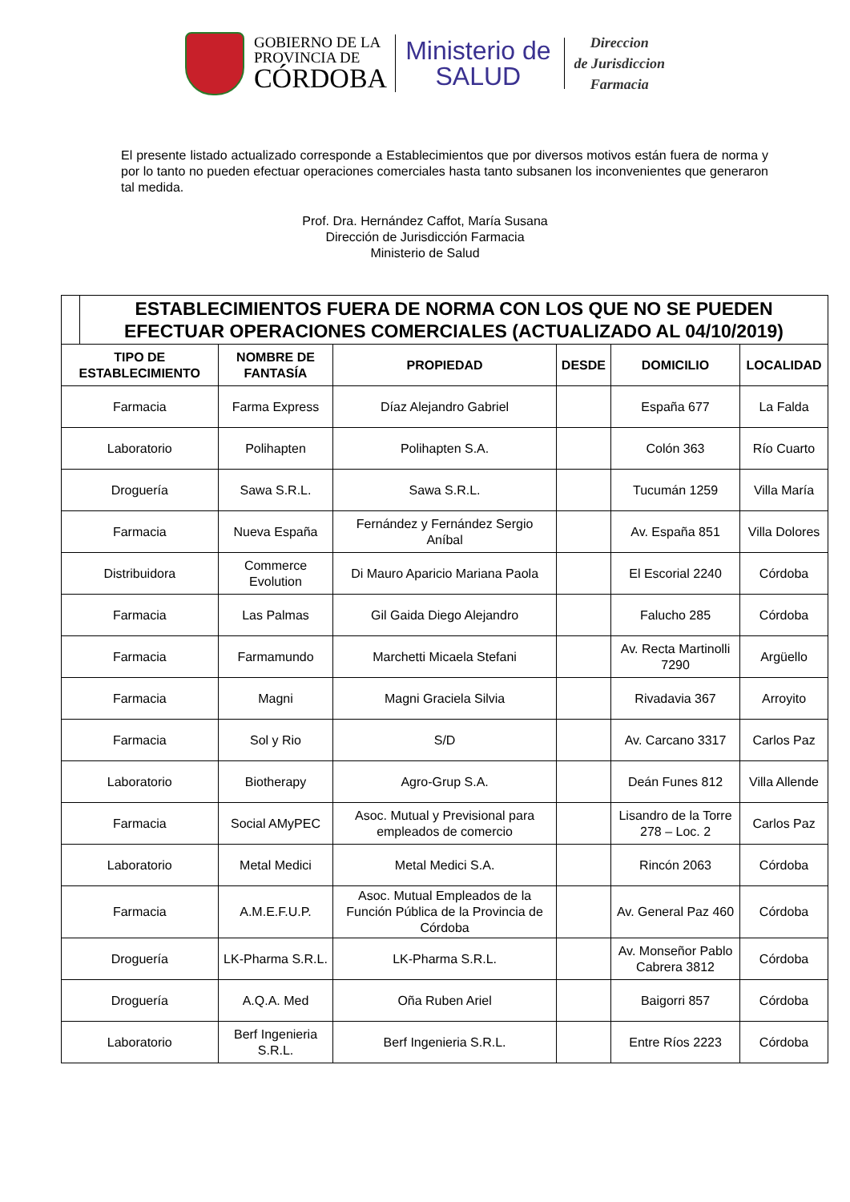GOBIERNO DE LA
PROVINCIA DE
CÓRDOBA
Ministerio de
SALUD
Direccion
de Jurisdiccion
Farmacia
El presente listado actualizado corresponde a Establecimientos que por diversos motivos están fuera de norma y por lo tanto no pueden efectuar operaciones comerciales hasta tanto subsanen los inconvenientes que generaron tal medida.
Prof. Dra. Hernández Caffot, María Susana
Dirección de Jurisdicción Farmacia
Ministerio de Salud
| | ESTABLECIMIENTOS FUERA DE NORMA CON LOS QUE NO SE PUEDEN EFECTUAR OPERACIONES COMERCIALES (ACTUALIZADO AL 04/10/2019) | | | | | |
| TIPO DE ESTABLECIMIENTO | | NOMBRE DE FANTASÍA | PROPIEDAD | DESDE | DOMICILIO | LOCALIDAD |
| Farmacia | | Farma Express | Díaz Alejandro Gabriel | | España 677 | La Falda |
| Laboratorio | | Polihapten | Polihapten S.A. | | Colón 363 | Río Cuarto |
| Droguería | | Sawa S.R.L. | Sawa S.R.L. | | Tucumán 1259 | Villa María |
| Farmacia | | Nueva España | Fernández y Fernández Sergio Aníbal | | Av. España 851 | Villa Dolores |
| Distribuidora | | Commerce Evolution | Di Mauro Aparicio Mariana Paola | | El Escorial 2240 | Córdoba |
| Farmacia | | Las Palmas | Gil Gaida Diego Alejandro | | Falucho 285 | Córdoba |
| Farmacia | | Farmamundo | Marchetti Micaela Stefani | | Av. Recta Martinolli 7290 | Argüello |
| Farmacia | | Magni | Magni Graciela Silvia | | Rivadavia 367 | Arroyito |
| Farmacia | | Sol y Rio | S/D | | Av. Carcano 3317 | Carlos Paz |
| Laboratorio | | Biotherapy | Agro-Grup S.A. | | Deán Funes 812 | Villa Allende |
| Farmacia | | Social AMyPEC | Asoc. Mutual y Previsional para empleados de comercio | | Lisandro de la Torre 278 – Loc. 2 | Carlos Paz |
| Laboratorio | | Metal Medici | Metal Medici S.A. | | Rincón 2063 | Córdoba |
| Farmacia | | A.M.E.F.U.P. | Asoc. Mutual Empleados de la Función Pública de la Provincia de Córdoba | | Av. General Paz 460 | Córdoba |
| Droguería | | LK-Pharma S.R.L. | LK-Pharma S.R.L. | | Av. Monseñor Pablo Cabrera 3812 | Córdoba |
| Droguería | | A.Q.A. Med | Oña Ruben Ariel | | Baigorri 857 | Córdoba |
| Laboratorio | | Berf Ingenieria S.R.L. | Berf Ingenieria S.R.L. | | Entre Ríos 2223 | Córdoba |